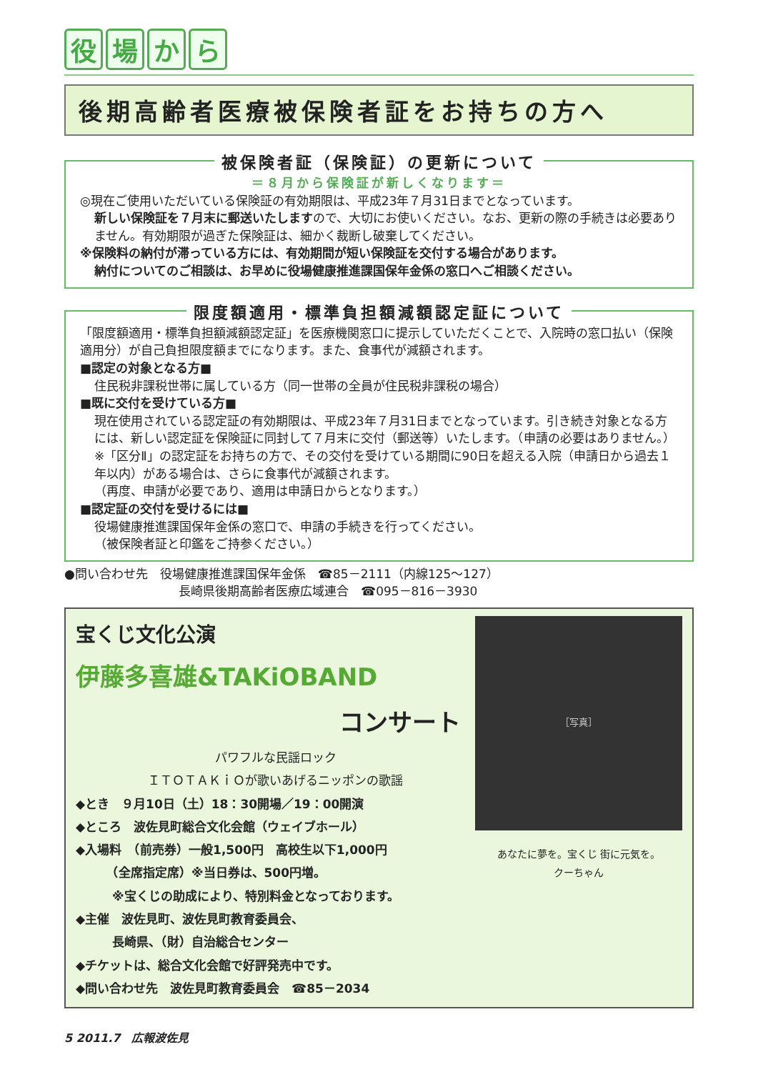役場から
後期高齢者医療被保険者証をお持ちの方へ
被保険者証（保険証）の更新について
＝８月から保険証が新しくなります＝
◎現在ご使用いただいている保険証の有効期限は、平成23年７月31日までとなっています。
新しい保険証を７月末に郵送いたしますので、大切にお使いください。なお、更新の際の手続きは必要ありません。有効期限が過ぎた保険証は、細かく裁断し破棄してください。
※保険料の納付が滞っている方には、有効期間が短い保険証を交付する場合があります。
納付についてのご相談は、お早めに役場健康推進課国保年金係の窓口へご相談ください。
限度額適用・標準負担額減額認定証について
「限度額適用・標準負担額減額認定証」を医療機関窓口に提示していただくことで、入院時の窓口払い（保険適用分）が自己負担限度額までになります。また、食事代が減額されます。
■認定の対象となる方■
住民税非課税世帯に属している方（同一世帯の全員が住民税非課税の場合）
■既に交付を受けている方■
現在使用されている認定証の有効期限は、平成23年７月31日までとなっています。引き続き対象となる方には、新しい認定証を保険証に同封して７月末に交付（郵送等）いたします。（申請の必要はありません。）
※「区分Ⅱ」の認定証をお持ちの方で、その交付を受けている期間に90日を超える入院（申請日から過去１年以内）がある場合は、さらに食事代が減額されます。
（再度、申請が必要であり、適用は申請日からとなります。）
■認定証の交付を受けるには■
役場健康推進課国保年金係の窓口で、申請の手続きを行ってください。
（被保険者証と印鑑をご持参ください。）
●問い合わせ先　役場健康推進課国保年金係　☎85－2111（内線125～127）
長崎県後期高齢者医療広域連合　☎095－816－3930
宝くじ文化公演
伊藤多喜雄&TAKiOBAND
コンサート
パワフルな民謡ロック
ＩＴＯＴＡＫｉＯが歌いあげるニッポンの歌謡
◆とき　９月10日（土）18：30開場／19：00開演
◆ところ　波佐見町総合文化会館（ウェイブホール）
◆入場料　（前売券）一般1,500円　高校生以下1,000円
　　　（全席指定席）※当日券は、500円増。
　　　※宝くじの助成により、特別料金となっております。
◆主催　波佐見町、波佐見町教育委員会、
　　　長崎県、（財）自治総合センター
◆チケットは、総合文化会館で好評発売中です。
◆問い合わせ先　波佐見町教育委員会　☎85－2034
［写真］
あなたに夢を。宝くじ 街に元気を。
クーちゃん
5 2011.7　広報波佐見